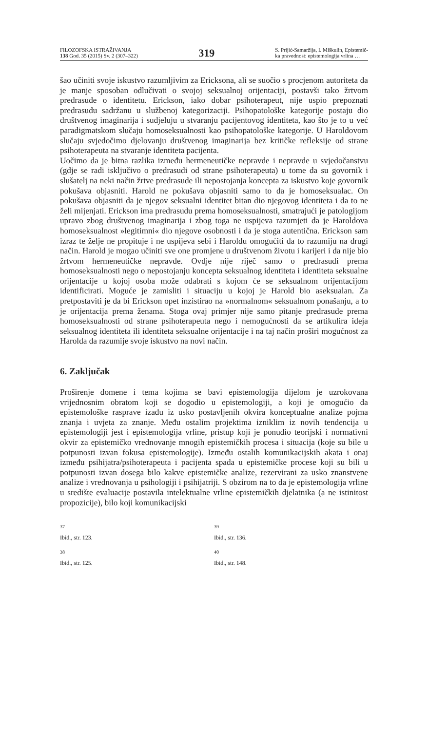FILOZOFSKA ISTRAŽIVANJA
138 God. 35 (2015) Sv. 2 (307–322)
319
S. Prijić-Samaržija, I. Miškulin, Epistemič-
ka pravednost: epistemologija vrlina …
šao učiniti svoje iskustvo razumljivim za Ericksona, ali se suočio s procjenom autoriteta da je manje sposoban odlučivati o svojoj seksualnoj orijentaciji, postavši tako žrtvom predrasude o identitetu. Erickson, iako dobar psihoterapeut, nije uspio prepoznati predrasudu sadržanu u službenoj kategorizaciji. Psihopatološke kategorije postaju dio društvenog imaginarija i sudjeluju u stvaranju pacijentovog identiteta, kao što je to u već paradigmatskom slučaju homoseksualnosti kao psihopatološke kategorije. U Haroldovom slučaju svjedočimo djelovanju društvenog imaginarija bez kritičke refleksije od strane psihoterapeuta na stvaranje identiteta pacijenta.
Uočimo da je bitna razlika između hermeneutičke nepravde i nepravde u svjedočanstvu (gdje se radi isključivo o predrasudi od strane psihoterapeuta) u tome da su govornik i slušatelj na neki način žrtve predrasude ili nepostojanja koncepta za iskustvo koje govornik pokušava objasniti. Harold ne pokušava objasniti samo to da je homoseksualac. On pokušava objasniti da je njegov seksualni identitet bitan dio njegovog identiteta i da to ne želi mijenjati. Erickson ima predrasudu prema homoseksualnosti, smatrajući je patologijom upravo zbog društvenog imaginarija i zbog toga ne uspijeva razumjeti da je Haroldova homoseksualnost »legitimni« dio njegove osobnosti i da je stoga autentična. Erickson sam izraz te želje ne propituje i ne uspijeva sebi i Haroldu omogućiti da to razumiju na drugi način. Harold je mogao učiniti sve one promjene u društvenom životu i karijeri i da nije bio žrtvom hermeneutičke nepravde. Ovdje nije riječ samo o predrasudi prema homoseksualnosti nego o nepostojanju koncepta seksualnog identiteta i identiteta seksualne orijentacije u kojoj osoba može odabrati s kojom će se seksualnom orijentacijom identificirati. Moguće je zamisliti i situaciju u kojoj je Harold bio aseksualan. Za pretpostaviti je da bi Erickson opet inzistirao na »normalnom« seksualnom ponašanju, a to je orijentacija prema ženama. Stoga ovaj primjer nije samo pitanje predrasude prema homoseksualnosti od strane psihoterapeuta nego i nemogućnosti da se artikulira ideja seksualnog identiteta ili identiteta seksualne orijentacije i na taj način proširi mogućnost za Harolda da razumije svoje iskustvo na novi način.
6. Zaključak
Proširenje domene i tema kojima se bavi epistemologija dijelom je uzrokovana vrijednosnim obratom koji se dogodio u epistemologiji, a koji je omogućio da epistemološke rasprave izađu iz usko postavljenih okvira konceptualne analize pojma znanja i uvjeta za znanje. Među ostalim projektima izniklim iz novih tendencija u epistemologiji jest i epistemologija vrline, pristup koji je ponudio teorijski i normativni okvir za epistemičko vrednovanje mnogih epistemičkih procesa i situacija (koje su bile u potpunosti izvan fokusa epistemologije). Između ostalih komunikacijskih akata i onaj između psihijatra/psihoterapeuta i pacijenta spada u epistemičke procese koji su bili u potpunosti izvan dosega bilo kakve epistemičke analize, rezervirani za usko znanstvene analize i vrednovanja u psihologiji i psihijatriji. S obzirom na to da je epistemologija vrline u središte evaluacije postavila intelektualne vrline epistemičkih djelatnika (a ne istinitost propozicije), bilo koji komunikacijski
<sup>37</sup>
Ibid., str. 123.
<sup>38</sup>
Ibid., str. 125.
<sup>39</sup>
Ibid., str. 136.
<sup>40</sup>
Ibid., str. 148.